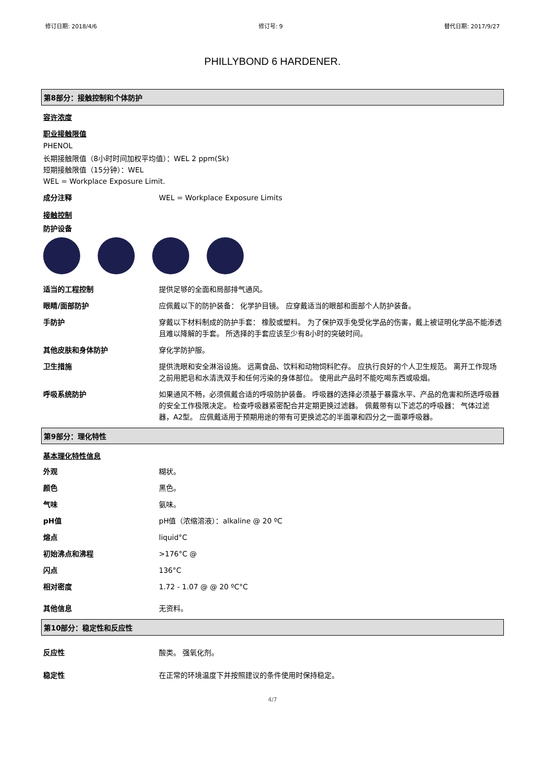修订日期: 2018/4/6 修订号: 9 替代日期: 2017/9/27
PHILLYBOND 6 HARDENER.
第8部分：接触控制和个体防护
容许浓度
职业接触限值
PHENOL
长期接触限值（8小时时间加权平均值）：WEL 2 ppm(Sk)
短期接触限值（15分钟）：WEL
WEL = Workplace Exposure Limit.
成分注释 WEL = Workplace Exposure Limits
接触控制
防护设备
适当的工程控制 提供足够的全面和局部排气通风。
眼睛/面部防护 应佩戴以下的防护装备： 化学护目镜。 应穿戴适当的眼部和面部个人防护装备。
手防护 穿戴以下材料制成的防护手套： 橡胶或塑料。 为了保护双手免受化学品的伤害，戴上被证明化学品不能渗透且难以降解的手套。 所选择的手套应该至少有8小时的突破时间。
其他皮肤和身体防护 穿化学防护服。
卫生措施 提供洗眼和安全淋浴设施。 远离食品、饮料和动物饲料贮存。 应执行良好的个人卫生规范。 离开工作现场之前用肥皂和水清洗双手和任何污染的身体部位。 使用此产品时不能吃喝东西或吸烟。
呼吸系统防护 如果通风不畅，必须佩戴合适的呼吸防护装备。 呼吸器的选择必须基于暴露水平、产品的危害和所选呼吸器的安全工作极限决定。 检查呼吸器紧密配合并定期更换过滤器。 佩戴带有以下滤芯的呼吸器： 气体过滤器，A2型。 应佩戴适用于预期用途的带有可更换滤芯的半面罩和四分之一面罩呼吸器。
第9部分：理化特性
基本理化特性信息
外观 糊状。
颜色 黑色。
气味 氨味。
pH值 pH值（浓缩溶液）：alkaline @ 20 ºC
熔点 liquid°C
初始沸点和沸程 >176°C @
闪点 136°C
相对密度 1.72 - 1.07 @ @ 20 ºC°C
其他信息 无资料。
第10部分：稳定性和反应性
反应性 酸类。 强氧化剂。
稳定性 在正常的环境温度下并按照建议的条件使用时保持稳定。
4/7